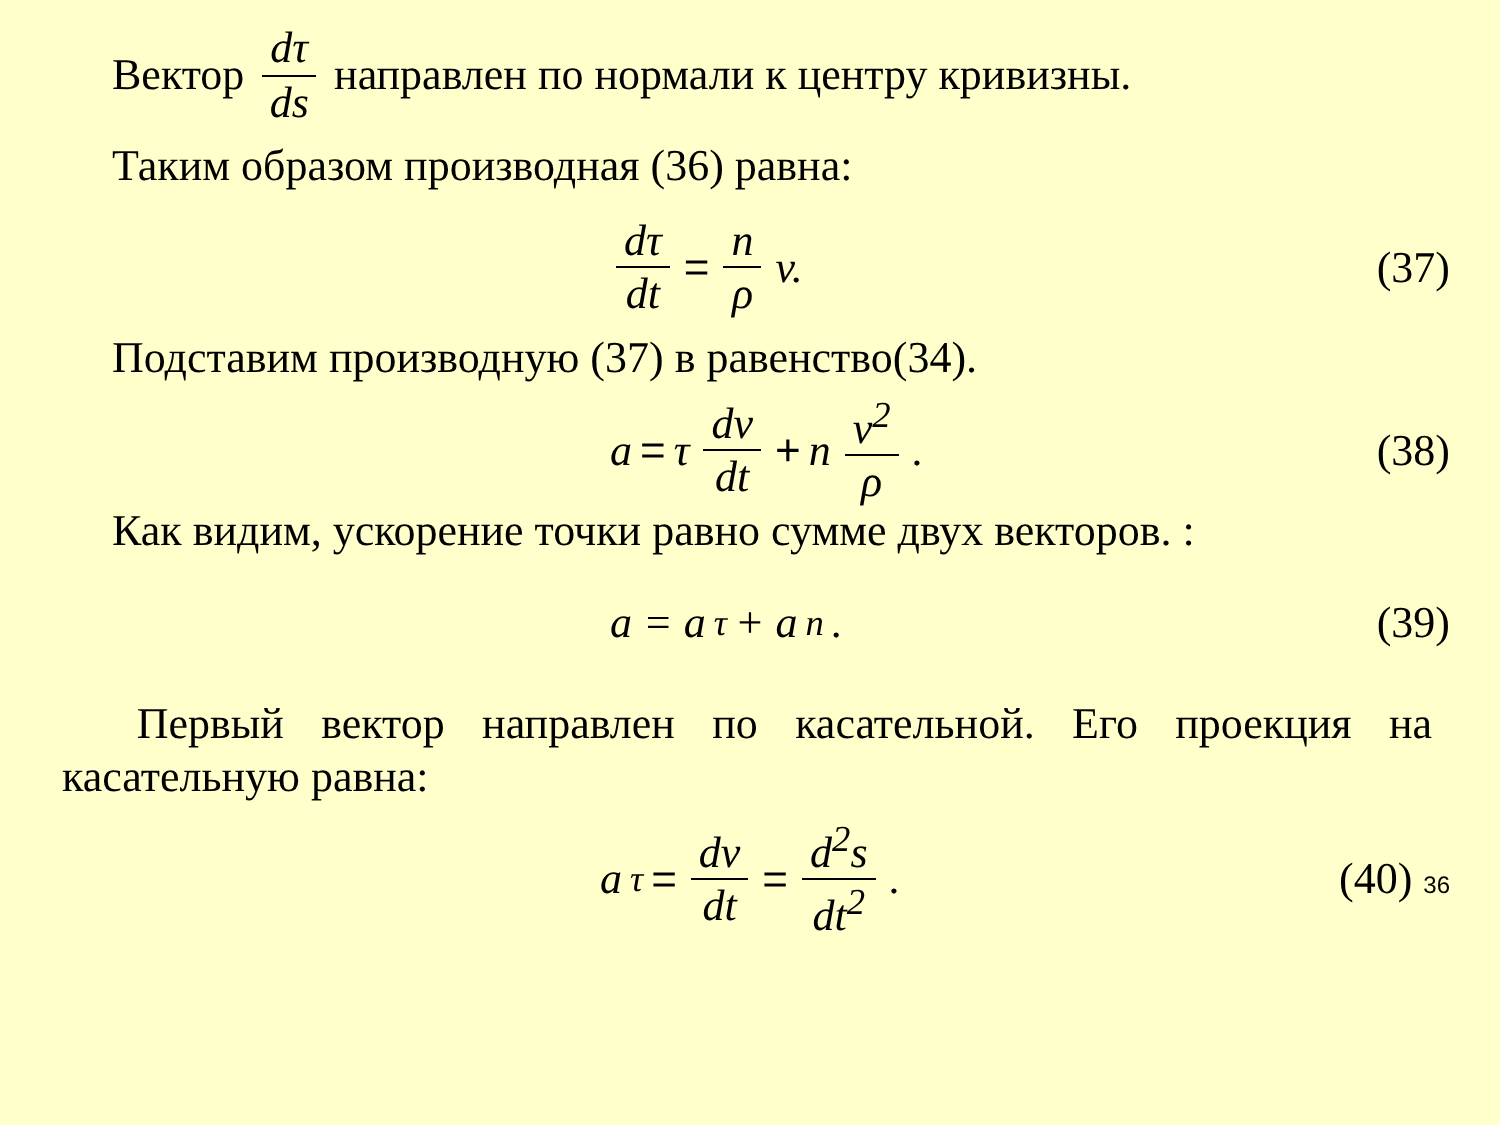Вектор dτ ds направлен по нормали к центру кривизны.
Таким образом производная (36) равна:
dτ dt = n ρ v.
(37)
Подставим производную (37) в равенство(34).
a = τ dv dt + n v<sup>2</sup> ρ.
(38)
Как видим, ускорение точки равно сумме двух векторов. :
a = a<sub>τ</sub> + a<sub>n</sub>.
(39)
Первый вектор направлен по касательной. Его проекция на касательную равна:
a<sub>τ</sub> = dv dt = d<sup>2</sup>s dt<sup>2</sup>.
(40) 36